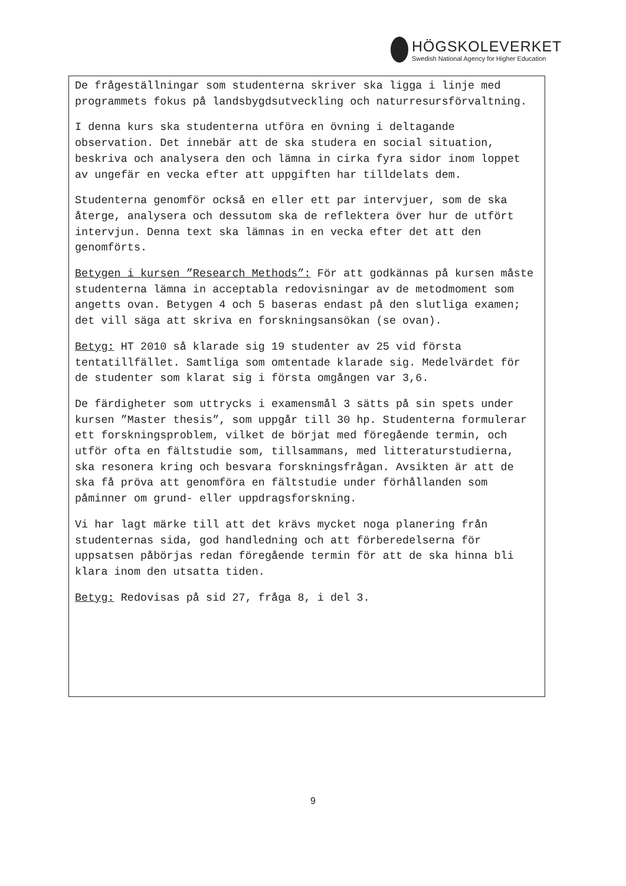HÖGSKOLEVERKET
Swedish National Agency for Higher Education
De frågeställningar som studenterna skriver ska ligga i linje med programmets fokus på landsbygdsutveckling och naturresursförvaltning.
I denna kurs ska studenterna utföra en övning i deltagande observation. Det innebär att de ska studera en social situation, beskriva och analysera den och lämna in cirka fyra sidor inom loppet av ungefär en vecka efter att uppgiften har tilldelats dem.
Studenterna genomför också en eller ett par intervjuer, som de ska återge, analysera och dessutom ska de reflektera över hur de utfört intervjun. Denna text ska lämnas in en vecka efter det att den genomförts.
Betygen i kursen ”Research Methods”: För att godkännas på kursen måste studenterna lämna in acceptabla redovisningar av de metodmoment som angetts ovan. Betygen 4 och 5 baseras endast på den slutliga examen; det vill säga att skriva en forskningsansökan (se ovan).
Betyg: HT 2010 så klarade sig 19 studenter av 25 vid första tentatillfället. Samtliga som omtentade klarade sig. Medelvärdet för de studenter som klarat sig i första omgången var 3,6.
De färdigheter som uttrycks i examensmål 3 sätts på sin spets under kursen ”Master thesis”, som uppgår till 30 hp. Studenterna formulerar ett forskningsproblem, vilket de börjat med föregående termin, och utför ofta en fältstudie som, tillsammans, med litteraturstudierna, ska resonera kring och besvara forskningsfrågan. Avsikten är att de ska få pröva att genomföra en fältstudie under förhållanden som påminner om grund- eller uppdragsforskning.
Vi har lagt märke till att det krävs mycket noga planering från studenternas sida, god handledning och att förberedelserna för uppsatsen påbörjas redan föregående termin för att de ska hinna bli klara inom den utsatta tiden.
Betyg: Redovisas på sid 27, fråga 8, i del 3.
9